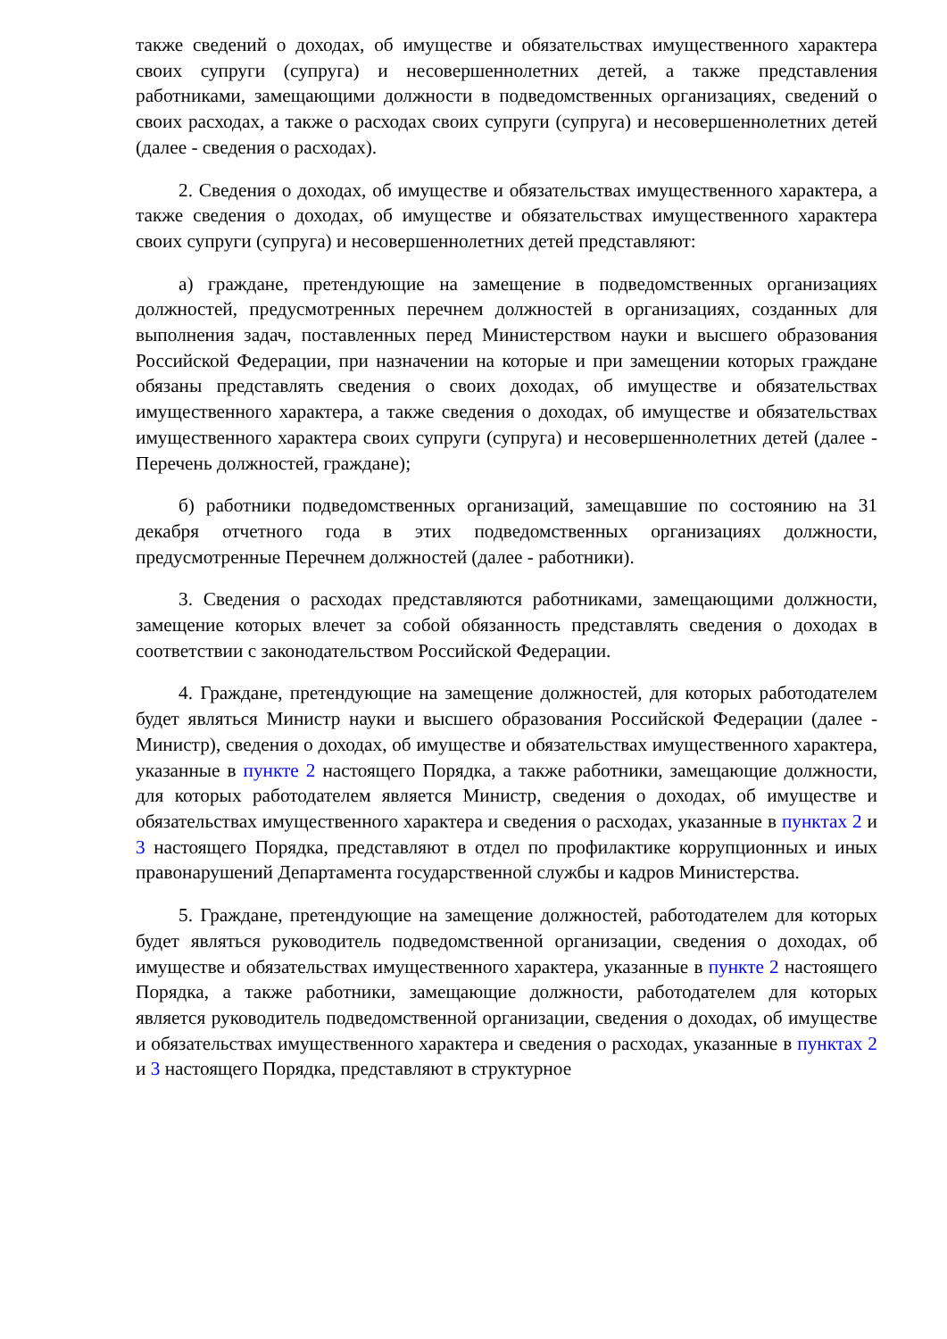также сведений о доходах, об имуществе и обязательствах имущественного характера своих супруги (супруга) и несовершеннолетних детей, а также представления работниками, замещающими должности в подведомственных организациях, сведений о своих расходах, а также о расходах своих супруги (супруга) и несовершеннолетних детей (далее - сведения о расходах).
2. Сведения о доходах, об имуществе и обязательствах имущественного характера, а также сведения о доходах, об имуществе и обязательствах имущественного характера своих супруги (супруга) и несовершеннолетних детей представляют:
а) граждане, претендующие на замещение в подведомственных организациях должностей, предусмотренных перечнем должностей в организациях, созданных для выполнения задач, поставленных перед Министерством науки и высшего образования Российской Федерации, при назначении на которые и при замещении которых граждане обязаны представлять сведения о своих доходах, об имуществе и обязательствах имущественного характера, а также сведения о доходах, об имуществе и обязательствах имущественного характера своих супруги (супруга) и несовершеннолетних детей (далее - Перечень должностей, граждане);
б) работники подведомственных организаций, замещавшие по состоянию на 31 декабря отчетного года в этих подведомственных организациях должности, предусмотренные Перечнем должностей (далее - работники).
3. Сведения о расходах представляются работниками, замещающими должности, замещение которых влечет за собой обязанность представлять сведения о доходах в соответствии с законодательством Российской Федерации.
4. Граждане, претендующие на замещение должностей, для которых работодателем будет являться Министр науки и высшего образования Российской Федерации (далее - Министр), сведения о доходах, об имуществе и обязательствах имущественного характера, указанные в пункте 2 настоящего Порядка, а также работники, замещающие должности, для которых работодателем является Министр, сведения о доходах, об имуществе и обязательствах имущественного характера и сведения о расходах, указанные в пунктах 2 и 3 настоящего Порядка, представляют в отдел по профилактике коррупционных и иных правонарушений Департамента государственной службы и кадров Министерства.
5. Граждане, претендующие на замещение должностей, работодателем для которых будет являться руководитель подведомственной организации, сведения о доходах, об имуществе и обязательствах имущественного характера, указанные в пункте 2 настоящего Порядка, а также работники, замещающие должности, работодателем для которых является руководитель подведомственной организации, сведения о доходах, об имуществе и обязательствах имущественного характера и сведения о расходах, указанные в пунктах 2 и 3 настоящего Порядка, представляют в структурное